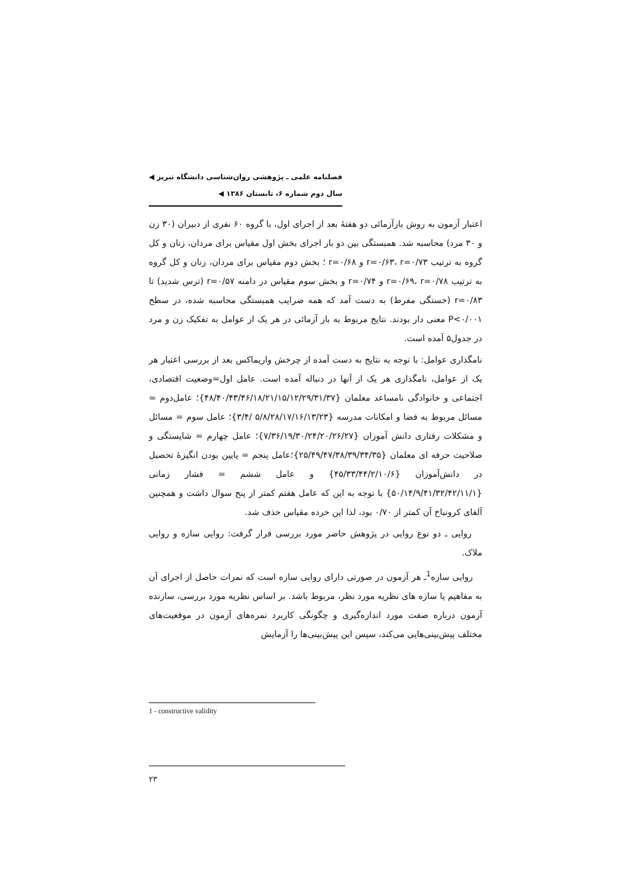فصلنامه علمی ـ پژوهشی روان‌شناسی دانشگاه تبریز ◀
سال دوم شماره ۶، تابستان ۱۳۸۶ ◀
اعتبار آزمون به روش بازآزمائی دو هفتهٔ بعد از اجرای اول، با گروه ۶۰ نفری از دبیران (۳۰ زن و ۳۰ مرد) محاسبه شد. همبستگی بین دو بار اجرای بخش اول مقیاس برای مردان، زنان و کل گروه به ترتیب r=۰/۶۳، r=۰/۷۳ و r=۰/۶۸ ؛ بخش دوم مقیاس برای مردان، زنان و کل گروه به ترتیب r=۰/۶۹، r=۰/۷۸ و r=۰/۷۴ و بخش سوم مقیاس در دامنه r=۰/۵۷ (ترس شدید) تا r=۰/۸۳ (خستگی مفرط) به دست آمد که همه ضرایب همبستگی محاسبه شده، در سطح P<۰/۰۰۱ معنی دار بودند. نتایج مربوط به باز آزمائی در هر یک از عوامل به تفکیک زن و مرد در جدول۵ آمده است.
نامگذاری عوامل: با توجه به نتایج به دست آمده از چرخش واریماکس بعد از بررسی اعتبار هر یک از عوامل، نامگذاری هر یک از آنها در دنباله آمده است. عامل اول=وضعیت اقتصادی، اجتماعی و خانوادگی نامساعد معلمان {۴۸/۴۰/۴۳/۴۶/۱۸/۲۱/۱۵/۱۲/۲۹/۳۱/۳۷}؛ عامل‌دوم = مسائل مربوط به فضا و امکانات مدرسه {۵/۸/۲۸/۱۷/۱۶/۱۳/۲۳ /۳/۴}؛ عامل سوم = مسائل و مشکلات رفتاری دانش آموزان {۷/۳۶/۱۹/۳۰/۲۴/۲۰/۲۶/۲۷}؛ عامل چهارم = شایستگی و صلاحیت حرفه ای معلمان {۲۵/۴۹/۴۷/۳۸/۳۹/۳۴/۳۵}؛عامل پنجم = پایین بودن انگیزهٔ تحصیل در دانش‌آموزان {۴۵/۳۳/۴۴/۲/۱۰/۶} و عامل ششم = فشار زمانی {۵۰/۱۴/۹/۴۱/۳۲/۴۲/۱۱/۱} با توجه به این که عامل هفتم کمتر از پنج سوال داشت و همچنین آلفای کرونباخ آن کمتر از ۰/۷۰ بود، لذا این خرده مقیاس حذف شد.
روایی ـ دو نوع روایی در پژوهش حاضر مورد بررسی قرار گرفت: روایی سازه و روایی ملاک.
روایی سازه<sup>1</sup>ـ هر آزمون در صورتی دارای روایی سازه است که نمرات حاصل از اجرای آن به مفاهیم یا سازه های نظریه مورد نظر، مربوط باشد. بر اساس نظریه مورد بررسی، سازنده آزمون درباره صفت مورد اندازه‌گیری و چگونگی کاربرد نمره‌های آزمون در موقعیت‌های مختلف پیش‌بینی‌هایی می‌کند، سپس این پیش‌بینی‌ها را آزمایش
1 - constructive validity
۲۳